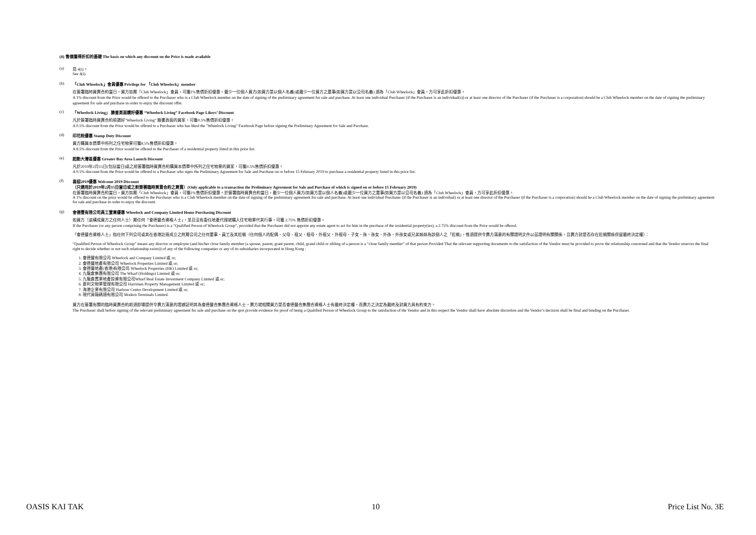(ii) 售價獲得折扣的基礎 The basis on which any discount on the Price is made available
(a) 見 4(i)。
See 4(i).
(b) 「Club Wheelock」會員優惠 Privilege for 「Club Wheelock」member
在簽署臨時買賣合約當日，買方如屬「Club Wheelock」會員，可獲1%售價折扣優惠。最少一位個人買方(如買方是以個人名義)或最少一位買方之董事(如買方是以公司名義) 須為「Club Wheelock」會員，方可享此折扣優惠。
A 1% discount from the Price would be offered to the Purchaser who is a Club Wheelock member on the date of signing of the preliminary agreement for sale and purchase. At least one individual Purchaser (if the Purchaser is an individual(s)) or at least one director of the Purchaser (if the Purchaser is a corporation) should be a Club Wheelock member on the date of signing the preliminary agreement for sale and purchase in order to enjoy the discount offer.
(c) 「Wheelock Living」 臉書頁面讚好優惠 “Wheelock Living” Facebook Page Likers’ Discount
凡於簽署臨時買賣合約前讚好"Wheelock Living" 臉書頁面的買家，可獲0.5%售價折扣優惠。
A 0.5% discount from the Price would be offered to a Purchaser who has liked the "Wheelock Living" Facebook Page before signing the Preliminary Agreement for Sale and Purchase.
(d) 印花稅優惠 Stamp Duty Discount
買方購買本價單中所列之住宅物業可獲8.5%售價折扣優惠。
A 8.5% discount from the Price would be offered to the Purchaser of a residential property listed in this price list.
(e) 起動大灣區優惠 Greater Bay Area Launch Discount
凡於2019年2月15日(包括當日)或之前簽署臨時買賣合約購買本價單中所列之住宅物業的買家，可獲0.5%售價折扣優惠。
A 0.5% discount from the Price would be offered to a Purchaser who signs the Preliminary Agreement for Sale and Purchase on or before 15 February 2019 to purchase a residential property listed in this price list.
(f) 喜迎2019優惠 Welcome 2019 Discount
（只適用於2019年2月15日當日或之前簽署臨時買賣合約之買賣）(Only applicable to a transaction the Preliminary Agreement for Sale and Purchase of which is signed on or before 15 February 2019)
在簽署臨時買賣合約當日，買方如屬「Club Wheelock」會員，可獲1%售價折扣優惠。於簽署臨時買賣合約當日，最少一位個人買方(如買方是以個人名義)或最少一位買方之董事(如買方是以公司名義) 須為「Club Wheelock」會員，方可享此折扣優惠。
A 1% discount on the price would be offered to the Purchaser who is a Club Wheelock member on the date of signing of the preliminary agreement for sale and purchase. At least one individual Purchaser (if the Purchaser is an individual) or at least one director of the Purchaser (if the Purchaser is a corporation) should be a Club Wheelock member on the date of signing the preliminary agreement for sale and purchase in order to enjoy the discount.
(g) 會德豐有限公司員工置業優惠 Wheelock and Company Limited Home Purchasing Discount
如買方（或構成買方之任何人士）屬任何「會德豐合資格人士」，並且沒有委任地產代理就購入住宅物業代其行事，可獲 2.75% 售價折扣優惠。
If the Purchaser (or any person comprising the Purchaser) is a “Qualified Person of Wheelock Group”, provided that the Purchaser did not appoint any estate agent to act for him in the purchase of the residential property(ies), a 2.75% discount from the Price would be offered.
「會德豐合資格人士」指任何下列公司或其在香港註冊成立之附屬公司之任何董事、員工及其近親（任何個人的配偶、父母、祖父、祖母、外祖父、外祖母、子女、孫、孫女、外孫、外孫女或兄弟姊妹為該個人之「近親」，惟須提供令賣方滿意的有關證明文件以茲證明有關關係，且賣方對是否存在近親關係保留最終決定權）：
“Qualified Person of Wheelock Group” means any director or employee (and his/her close family member (a spouse, parent, grant parent, child, grand child or sibling of a person is a “close family member” of that person Provided That the relevant supporting documents to the satisfaction of the Vendor must be provided to prove the relationship concerned and that the Vendor reserves the final right to decide whether or not such relationship exists)) of any of the following companies or any of its subsidiaries incorporated in Hong Kong :
1. 會德豐有限公司 Wheelock and Company Limited 或 or;
2. 會德豐地產有限公司 Wheelock Properties Limited 或 or;
3. 會德豐地產(香港)有限公司 Wheelock Properties (HK) Limited 或 or;
4. 九龍倉集團有限公司 The Wharf (Holdings) Limited 或 or;
5. 九龍倉置業地產投資有限公司Wharf Real Estate Investment Company Limited 或 or;
6. 夏利文物業管理有限公司 Harriman Property Management Limited 或 or;
7. 海港企業有限公司 Harbour Centre Development Limited 或 or;
8. 現代貨箱碼頭有限公司 Modern Terminals Limited.
買方在簽署有關的臨時買賣合約前須即場提供令賣方滿意的證據証明其為會德豐合集團合資格人士，賣方就相關買方是否會德豐合集團合資格人士有最終決定權，而賣方之決定為最終及對買方具有約束力。
The Purchaser shall before signing of the relevant preliminary agreement for sale and purchase on the spot provide evidence for proof of being a Qualified Person of Wheelock Group to the satisfaction of the Vendor and in this respect the Vendor shall have absolute discretion and the Vendor’s decision shall be final and binding on the Purchaser.
OASIS KAI TAK 10 Price List No. 3E